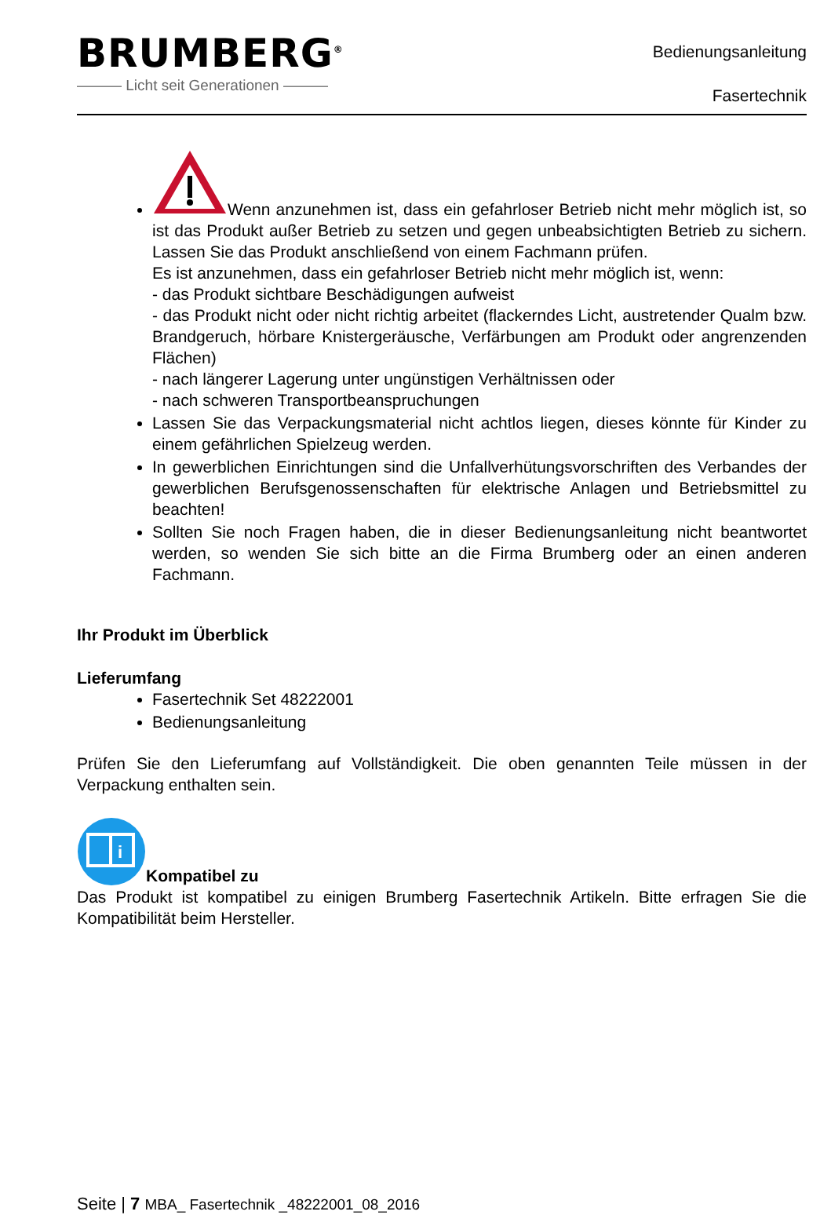BRUMBERG<sup>®</sup>
——— Licht seit Generationen ———
Bedienungsanleitung
Fasertechnik
Wenn anzunehmen ist, dass ein gefahrloser Betrieb nicht mehr möglich ist, so ist das Produkt außer Betrieb zu setzen und gegen unbeabsichtigten Betrieb zu sichern. Lassen Sie das Produkt anschließend von einem Fachmann prüfen.
Es ist anzunehmen, dass ein gefahrloser Betrieb nicht mehr möglich ist, wenn:
- das Produkt sichtbare Beschädigungen aufweist
- das Produkt nicht oder nicht richtig arbeitet (flackerndes Licht, austretender Qualm bzw. Brandgeruch, hörbare Knistergeräusche, Verfärbungen am Produkt oder angrenzenden Flächen)
- nach längerer Lagerung unter ungünstigen Verhältnissen oder
- nach schweren Transportbeanspruchungen
Lassen Sie das Verpackungsmaterial nicht achtlos liegen, dieses könnte für Kinder zu einem gefährlichen Spielzeug werden.
In gewerblichen Einrichtungen sind die Unfallverhütungsvorschriften des Verbandes der gewerblichen Berufsgenossenschaften für elektrische Anlagen und Betriebsmittel zu beachten!
Sollten Sie noch Fragen haben, die in dieser Bedienungsanleitung nicht beantwortet werden, so wenden Sie sich bitte an die Firma Brumberg oder an einen anderen Fachmann.
Ihr Produkt im Überblick
Lieferumfang
Fasertechnik Set 48222001
Bedienungsanleitung
Prüfen Sie den Lieferumfang auf Vollständigkeit. Die oben genannten Teile müssen in der Verpackung enthalten sein.
i
Kompatibel zu
Das Produkt ist kompatibel zu einigen Brumberg Fasertechnik Artikeln. Bitte erfragen Sie die Kompatibilität beim Hersteller.
Seite | 7 MBA_ Fasertechnik _48222001_08_2016